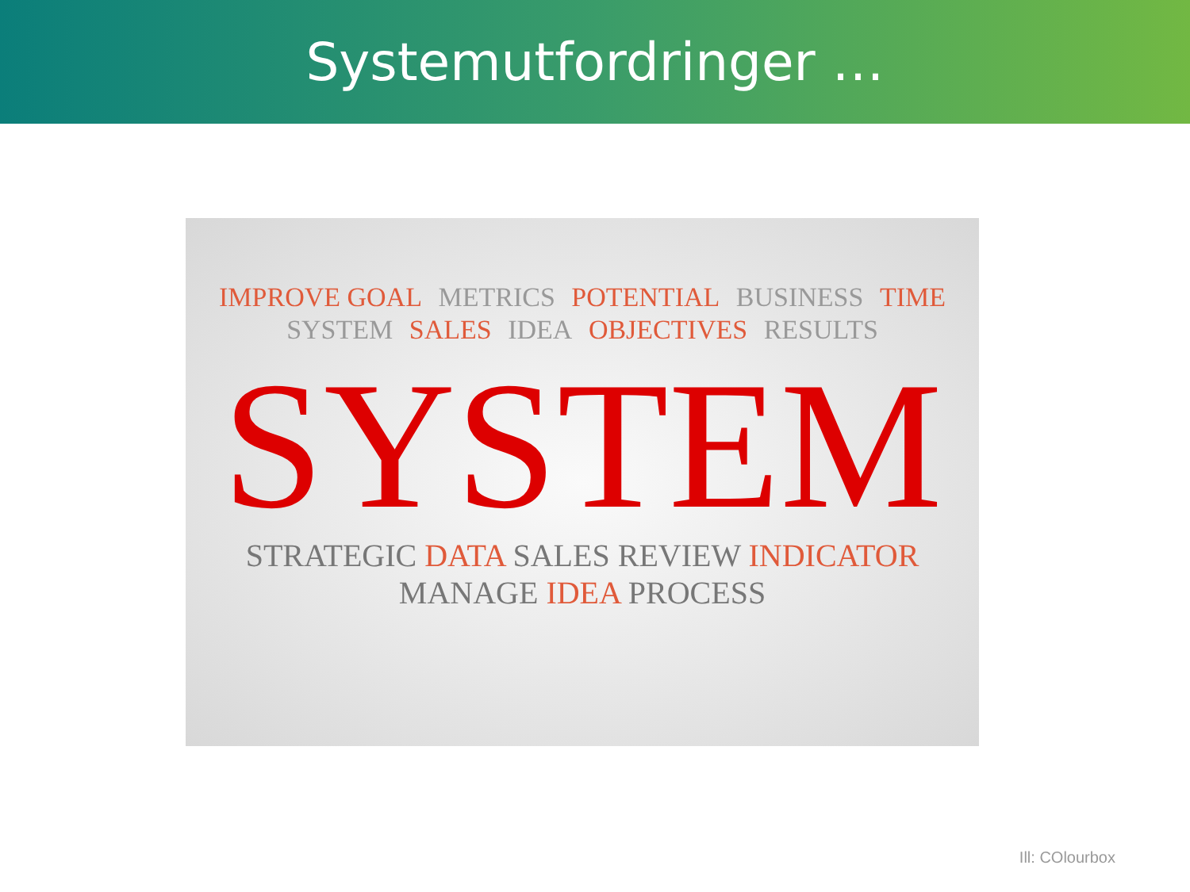Systemutfordringer …
IMPROVE GOAL METRICS POTENTIAL BUSINESS TIME SYSTEM SALES IDEA OBJECTIVES RESULTS
SYSTEM
STRATEGIC DATA SALES REVIEW INDICATOR MANAGE IDEA PROCESS
Ill: COlourbox